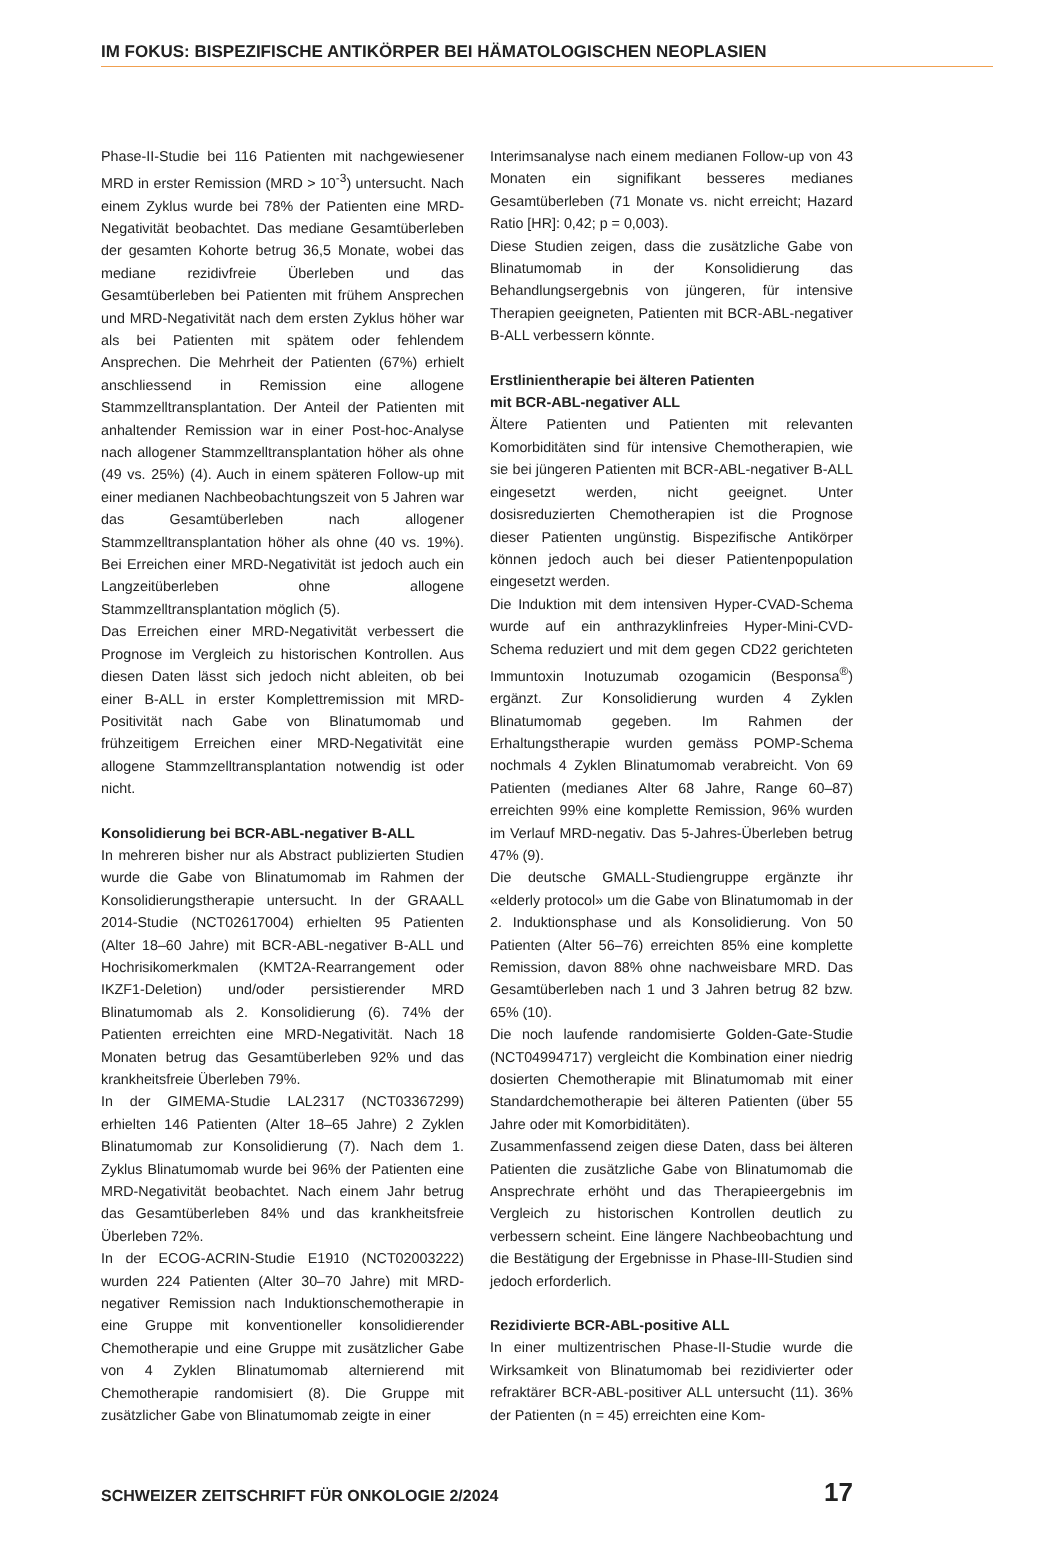IM FOKUS: BISPEZIFISCHE ANTIKÖRPER BEI HÄMATOLOGISCHEN NEOPLASIEN
Phase-II-Studie bei 116 Patienten mit nachgewiesener MRD in erster Remission (MRD > 10<sup>-3</sup>) untersucht. Nach einem Zyklus wurde bei 78% der Patienten eine MRD-Negativität beobachtet. Das mediane Gesamtüberleben der gesamten Kohorte betrug 36,5 Monate, wobei das mediane rezidivfreie Überleben und das Gesamtüberleben bei Patienten mit frühem Ansprechen und MRD-Negativität nach dem ersten Zyklus höher war als bei Patienten mit spätem oder fehlendem Ansprechen. Die Mehrheit der Patienten (67%) erhielt anschliessend in Remission eine allogene Stammzelltransplantation. Der Anteil der Patienten mit anhaltender Remission war in einer Post-hoc-Analyse nach allogener Stammzelltransplantation höher als ohne (49 vs. 25%) (4). Auch in einem späteren Follow-up mit einer medianen Nachbeobachtungszeit von 5 Jahren war das Gesamtüberleben nach allogener Stammzelltransplantation höher als ohne (40 vs. 19%). Bei Erreichen einer MRD-Negativität ist jedoch auch ein Langzeitüberleben ohne allogene Stammzelltransplantation möglich (5).
Das Erreichen einer MRD-Negativität verbessert die Prognose im Vergleich zu historischen Kontrollen. Aus diesen Daten lässt sich jedoch nicht ableiten, ob bei einer B-ALL in erster Komplettremission mit MRD-Positivität nach Gabe von Blinatumomab und frühzeitigem Erreichen einer MRD-Negativität eine allogene Stammzelltransplantation notwendig ist oder nicht.
Konsolidierung bei BCR-ABL-negativer B-ALL
In mehreren bisher nur als Abstract publizierten Studien wurde die Gabe von Blinatumomab im Rahmen der Konsolidierungstherapie untersucht. In der GRAALL 2014-Studie (NCT02617004) erhielten 95 Patienten (Alter 18–60 Jahre) mit BCR-ABL-negativer B-ALL und Hochrisikomerkmalen (KMT2A-Rearrangement oder IKZF1-Deletion) und/oder persistierender MRD Blinatumomab als 2. Konsolidierung (6). 74% der Patienten erreichten eine MRD-Negativität. Nach 18 Monaten betrug das Gesamtüberleben 92% und das krankheitsfreie Überleben 79%.
In der GIMEMA-Studie LAL2317 (NCT03367299) erhielten 146 Patienten (Alter 18–65 Jahre) 2 Zyklen Blinatumomab zur Konsolidierung (7). Nach dem 1. Zyklus Blinatumomab wurde bei 96% der Patienten eine MRD-Negativität beobachtet. Nach einem Jahr betrug das Gesamtüberleben 84% und das krankheitsfreie Überleben 72%.
In der ECOG-ACRIN-Studie E1910 (NCT02003222) wurden 224 Patienten (Alter 30–70 Jahre) mit MRD-negativer Remission nach Induktionschemotherapie in eine Gruppe mit konventioneller konsolidierender Chemotherapie und eine Gruppe mit zusätzlicher Gabe von 4 Zyklen Blinatumomab alternierend mit Chemotherapie randomisiert (8). Die Gruppe mit zusätzlicher Gabe von Blinatumomab zeigte in einer
Interimsanalyse nach einem medianen Follow-up von 43 Monaten ein signifikant besseres medianes Gesamtüberleben (71 Monate vs. nicht erreicht; Hazard Ratio [HR]: 0,42; p = 0,003).
Diese Studien zeigen, dass die zusätzliche Gabe von Blinatumomab in der Konsolidierung das Behandlungsergebnis von jüngeren, für intensive Therapien geeigneten, Patienten mit BCR-ABL-negativer B-ALL verbessern könnte.
Erstlinientherapie bei älteren Patienten
mit BCR-ABL-negativer ALL
Ältere Patienten und Patienten mit relevanten Komorbiditäten sind für intensive Chemotherapien, wie sie bei jüngeren Patienten mit BCR-ABL-negativer B-ALL eingesetzt werden, nicht geeignet. Unter dosisreduzierten Chemotherapien ist die Prognose dieser Patienten ungünstig. Bispezifische Antikörper können jedoch auch bei dieser Patientenpopulation eingesetzt werden.
Die Induktion mit dem intensiven Hyper-CVAD-Schema wurde auf ein anthrazyklinfreies Hyper-Mini-CVD-Schema reduziert und mit dem gegen CD22 gerichteten Immuntoxin Inotuzumab ozogamicin (Besponsa<sup>®</sup>) ergänzt. Zur Konsolidierung wurden 4 Zyklen Blinatumomab gegeben. Im Rahmen der Erhaltungstherapie wurden gemäss POMP-Schema nochmals 4 Zyklen Blinatumomab verabreicht. Von 69 Patienten (medianes Alter 68 Jahre, Range 60–87) erreichten 99% eine komplette Remission, 96% wurden im Verlauf MRD-negativ. Das 5-Jahres-Überleben betrug 47% (9).
Die deutsche GMALL-Studiengruppe ergänzte ihr «elderly protocol» um die Gabe von Blinatumomab in der 2. Induktionsphase und als Konsolidierung. Von 50 Patienten (Alter 56–76) erreichten 85% eine komplette Remission, davon 88% ohne nachweisbare MRD. Das Gesamtüberleben nach 1 und 3 Jahren betrug 82 bzw. 65% (10).
Die noch laufende randomisierte Golden-Gate-Studie (NCT04994717) vergleicht die Kombination einer niedrig dosierten Chemotherapie mit Blinatumomab mit einer Standardchemotherapie bei älteren Patienten (über 55 Jahre oder mit Komorbiditäten).
Zusammenfassend zeigen diese Daten, dass bei älteren Patienten die zusätzliche Gabe von Blinatumomab die Ansprechrate erhöht und das Therapieergebnis im Vergleich zu historischen Kontrollen deutlich zu verbessern scheint. Eine längere Nachbeobachtung und die Bestätigung der Ergebnisse in Phase-III-Studien sind jedoch erforderlich.
Rezidivierte BCR-ABL-positive ALL
In einer multizentrischen Phase-II-Studie wurde die Wirksamkeit von Blinatumomab bei rezidivierter oder refraktärer BCR-ABL-positiver ALL untersucht (11). 36% der Patienten (n = 45) erreichten eine Kom-
SCHWEIZER ZEITSCHRIFT FÜR ONKOLOGIE 2/2024 17